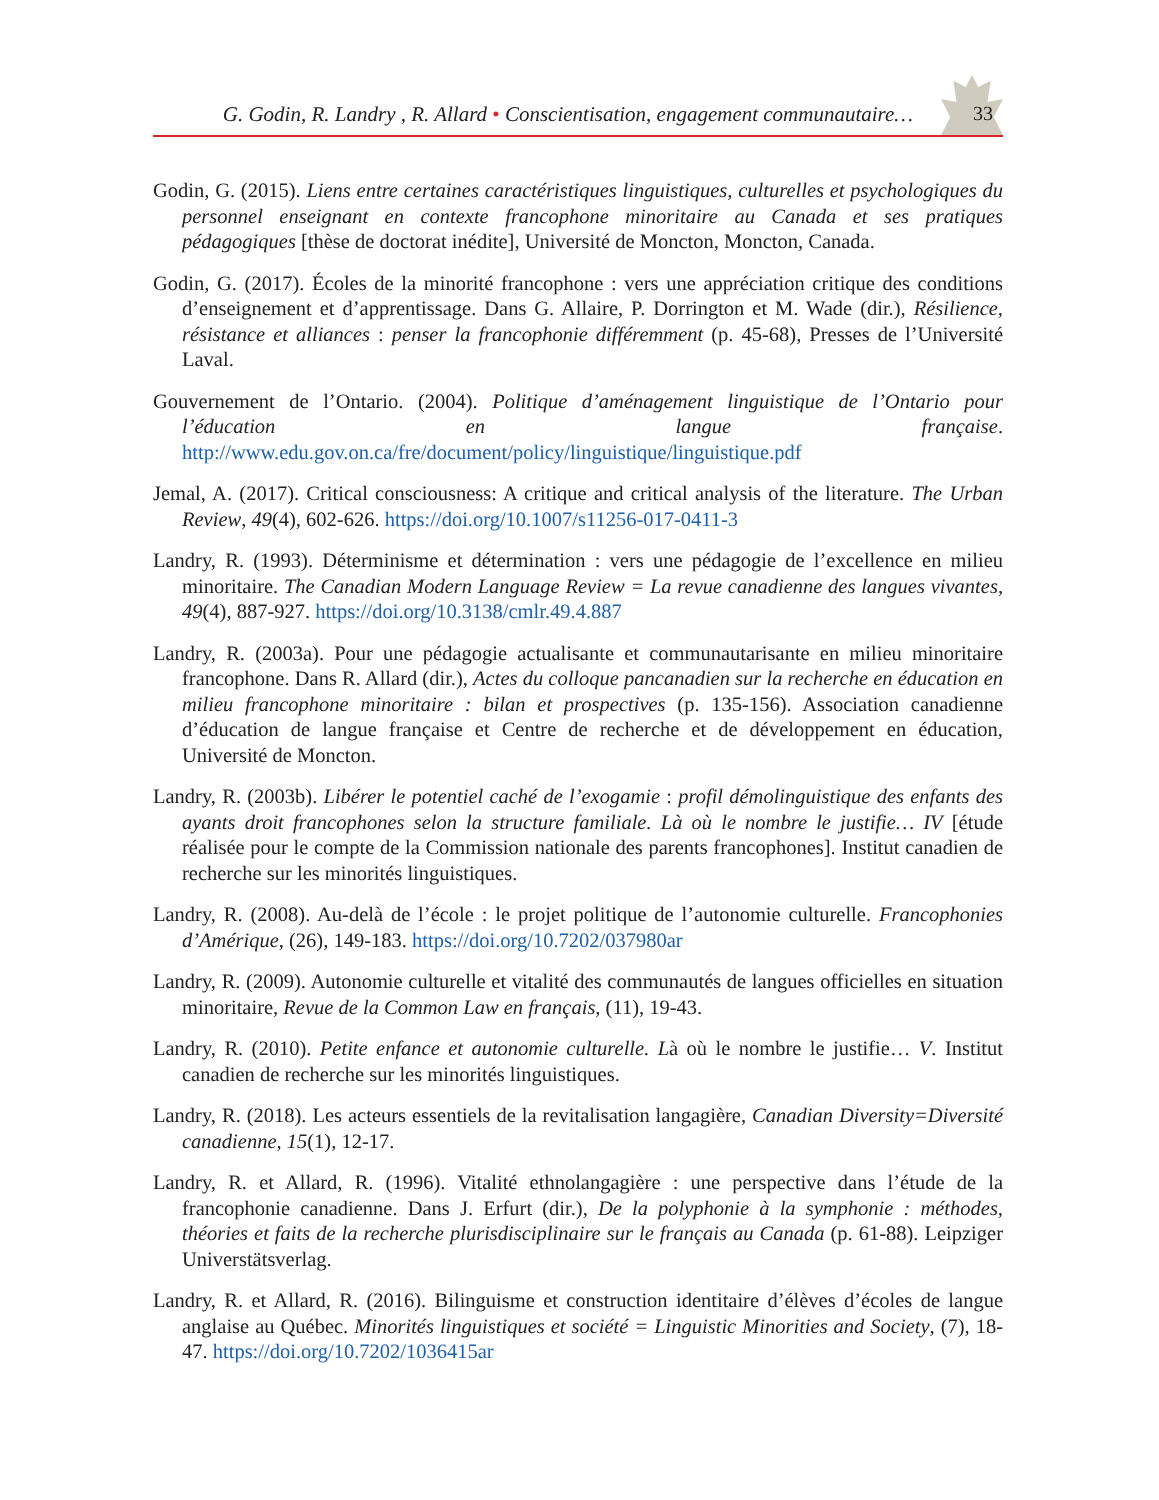G. Godin, R. Landry , R. Allard • Conscientisation, engagement communautaire…
33
Godin, G. (2015). Liens entre certaines caractéristiques linguistiques, culturelles et psychologiques du personnel enseignant en contexte francophone minoritaire au Canada et ses pratiques pédagogiques [thèse de doctorat inédite], Université de Moncton, Moncton, Canada.
Godin, G. (2017). Écoles de la minorité francophone : vers une appréciation critique des conditions d’enseignement et d’apprentissage. Dans G. Allaire, P. Dorrington et M. Wade (dir.), Résilience, résistance et alliances : penser la francophonie différemment (p. 45-68), Presses de l’Université Laval.
Gouvernement de l’Ontario. (2004). Politique d’aménagement linguistique de l’Ontario pour l’éducation en langue française. http://www.edu.gov.on.ca/fre/document/policy/linguistique/linguistique.pdf
Jemal, A. (2017). Critical consciousness: A critique and critical analysis of the literature. The Urban Review, 49(4), 602-626. https://doi.org/10.1007/s11256-017-0411-3
Landry, R. (1993). Déterminisme et détermination : vers une pédagogie de l’excellence en milieu minoritaire. The Canadian Modern Language Review = La revue canadienne des langues vivantes, 49(4), 887-927. https://doi.org/10.3138/cmlr.49.4.887
Landry, R. (2003a). Pour une pédagogie actualisante et communautarisante en milieu minoritaire francophone. Dans R. Allard (dir.), Actes du colloque pancanadien sur la recherche en éducation en milieu francophone minoritaire : bilan et prospectives (p. 135-156). Association canadienne d’éducation de langue française et Centre de recherche et de développement en éducation, Université de Moncton.
Landry, R. (2003b). Libérer le potentiel caché de l’exogamie : profil démolinguistique des enfants des ayants droit francophones selon la structure familiale. Là où le nombre le justifie… IV [étude réalisée pour le compte de la Commission nationale des parents francophones]. Institut canadien de recherche sur les minorités linguistiques.
Landry, R. (2008). Au-delà de l’école : le projet politique de l’autonomie culturelle. Francophonies d’Amérique, (26), 149-183. https://doi.org/10.7202/037980ar
Landry, R. (2009). Autonomie culturelle et vitalité des communautés de langues officielles en situation minoritaire, Revue de la Common Law en français, (11), 19-43.
Landry, R. (2010). Petite enfance et autonomie culturelle. Là où le nombre le justifie… V. Institut canadien de recherche sur les minorités linguistiques.
Landry, R. (2018). Les acteurs essentiels de la revitalisation langagière, Canadian Diversity=Diversité canadienne, 15(1), 12-17.
Landry, R. et Allard, R. (1996). Vitalité ethnolangagière : une perspective dans l’étude de la francophonie canadienne. Dans J. Erfurt (dir.), De la polyphonie à la symphonie : méthodes, théories et faits de la recherche plurisdisciplinaire sur le français au Canada (p. 61-88). Leipziger Universtätsverlag.
Landry, R. et Allard, R. (2016). Bilinguisme et construction identitaire d’élèves d’écoles de langue anglaise au Québec. Minorités linguistiques et société = Linguistic Minorities and Society, (7), 18-47. https://doi.org/10.7202/1036415ar